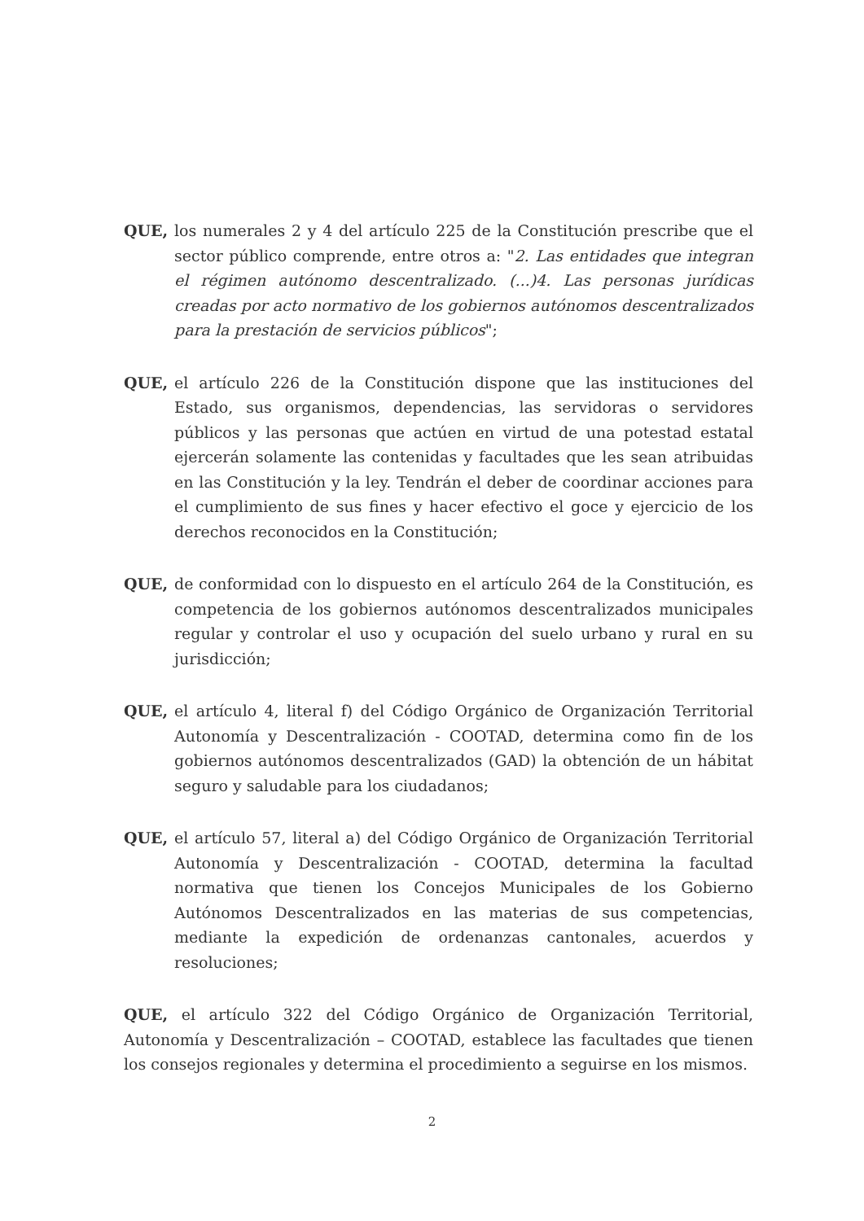QUE, los numerales 2 y 4 del artículo 225 de la Constitución prescribe que el sector público comprende, entre otros a: "2. Las entidades que integran el régimen autónomo descentralizado. (...)4. Las personas jurídicas creadas por acto normativo de los gobiernos autónomos descentralizados para la prestación de servicios públicos";
QUE, el artículo 226 de la Constitución dispone que las instituciones del Estado, sus organismos, dependencias, las servidoras o servidores públicos y las personas que actúen en virtud de una potestad estatal ejercerán solamente las contenidas y facultades que les sean atribuidas en las Constitución y la ley. Tendrán el deber de coordinar acciones para el cumplimiento de sus fines y hacer efectivo el goce y ejercicio de los derechos reconocidos en la Constitución;
QUE, de conformidad con lo dispuesto en el artículo 264 de la Constitución, es competencia de los gobiernos autónomos descentralizados municipales regular y controlar el uso y ocupación del suelo urbano y rural en su jurisdicción;
QUE, el artículo 4, literal f) del Código Orgánico de Organización Territorial Autonomía y Descentralización - COOTAD, determina como fin de los gobiernos autónomos descentralizados (GAD) la obtención de un hábitat seguro y saludable para los ciudadanos;
QUE, el artículo 57, literal a) del Código Orgánico de Organización Territorial Autonomía y Descentralización - COOTAD, determina la facultad normativa que tienen los Concejos Municipales de los Gobierno Autónomos Descentralizados en las materias de sus competencias, mediante la expedición de ordenanzas cantonales, acuerdos y resoluciones;
QUE, el artículo 322 del Código Orgánico de Organización Territorial, Autonomía y Descentralización – COOTAD, establece las facultades que tienen los consejos regionales y determina el procedimiento a seguirse en los mismos.
2